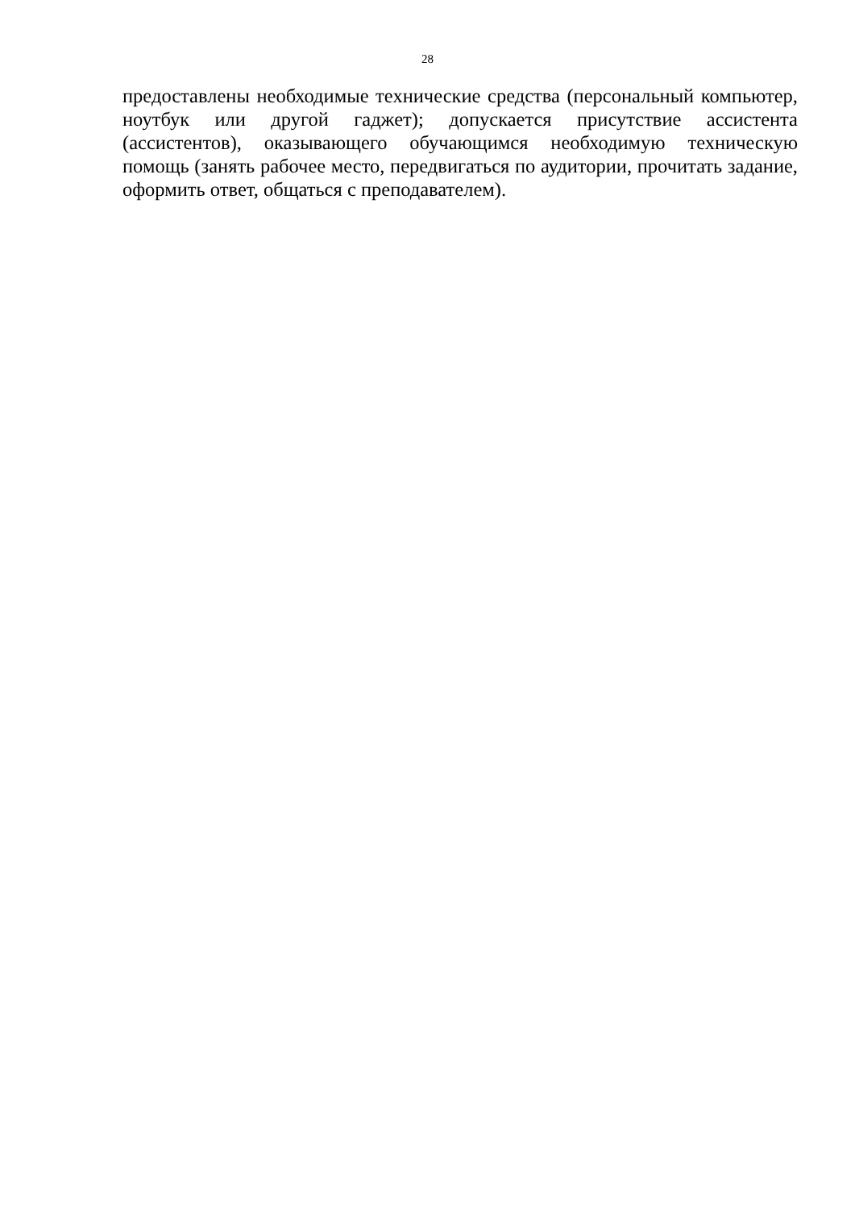28
предоставлены необходимые технические средства (персональный компьютер, ноутбук или другой гаджет); допускается присутствие ассистента (ассистентов), оказывающего обучающимся необходимую техническую помощь (занять рабочее место, передвигаться по аудитории, прочитать задание, оформить ответ, общаться с преподавателем).